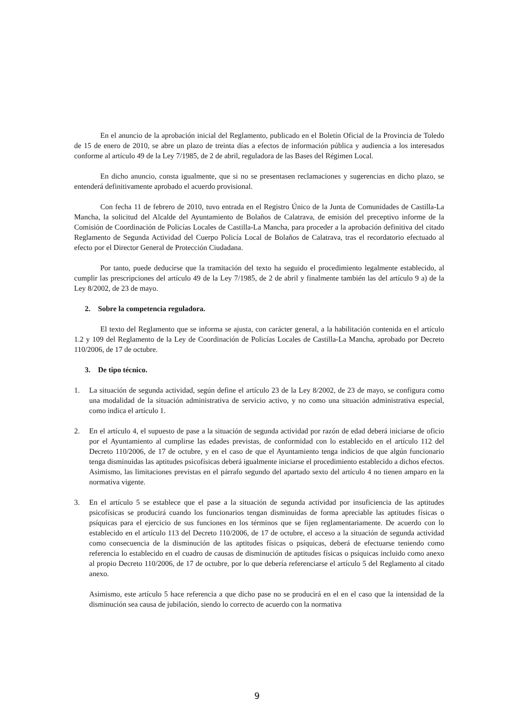En el anuncio de la aprobación inicial del Reglamento, publicado en el Boletín Oficial de la Provincia de Toledo de 15 de enero de 2010, se abre un plazo de treinta días a efectos de información pública y audiencia a los interesados conforme al artículo 49 de la Ley 7/1985, de 2 de abril, reguladora de las Bases del Régimen Local.
En dicho anuncio, consta igualmente, que si no se presentasen reclamaciones y sugerencias en dicho plazo, se entenderá definitivamente aprobado el acuerdo provisional.
Con fecha 11 de febrero de 2010, tuvo entrada en el Registro Único de la Junta de Comunidades de Castilla-La Mancha, la solicitud del Alcalde del Ayuntamiento de Bolaños de Calatrava, de emisión del preceptivo informe de la Comisión de Coordinación de Policías Locales de Castilla-La Mancha, para proceder a la aprobación definitiva del citado Reglamento de Segunda Actividad del Cuerpo Policía Local de Bolaños de Calatrava, tras el recordatorio efectuado al efecto por el Director General de Protección Ciudadana.
Por tanto, puede deducirse que la tramitación del texto ha seguido el procedimiento legalmente establecido, al cumplir las prescripciones del artículo 49 de la Ley 7/1985, de 2 de abril y finalmente también las del artículo 9 a) de la Ley 8/2002, de 23 de mayo.
2. Sobre la competencia reguladora.
El texto del Reglamento que se informa se ajusta, con carácter general, a la habilitación contenida en el artículo 1.2 y 109 del Reglamento de la Ley de Coordinación de Policías Locales de Castilla-La Mancha, aprobado por Decreto 110/2006, de 17 de octubre.
3. De tipo técnico.
1. La situación de segunda actividad, según define el artículo 23 de la Ley 8/2002, de 23 de mayo, se configura como una modalidad de la situación administrativa de servicio activo, y no como una situación administrativa especial, como indica el artículo 1.
2. En el artículo 4, el supuesto de pase a la situación de segunda actividad por razón de edad deberá iniciarse de oficio por el Ayuntamiento al cumplirse las edades previstas, de conformidad con lo establecido en el artículo 112 del Decreto 110/2006, de 17 de octubre, y en el caso de que el Ayuntamiento tenga indicios de que algún funcionario tenga disminuidas las aptitudes psicofísicas deberá igualmente iniciarse el procedimiento establecido a dichos efectos. Asimismo, las limitaciones previstas en el párrafo segundo del apartado sexto del artículo 4 no tienen amparo en la normativa vigente.
3. En el artículo 5 se establece que el pase a la situación de segunda actividad por insuficiencia de las aptitudes psicofísicas se producirá cuando los funcionarios tengan disminuidas de forma apreciable las aptitudes físicas o psíquicas para el ejercicio de sus funciones en los términos que se fijen reglamentariamente. De acuerdo con lo establecido en el artículo 113 del Decreto 110/2006, de 17 de octubre, el acceso a la situación de segunda actividad como consecuencia de la disminución de las aptitudes físicas o psíquicas, deberá de efectuarse teniendo como referencia lo establecido en el cuadro de causas de disminución de aptitudes físicas o psíquicas incluido como anexo al propio Decreto 110/2006, de 17 de octubre, por lo que debería referenciarse el artículo 5 del Reglamento al citado anexo.
Asimismo, este artículo 5 hace referencia a que dicho pase no se producirá en el en el caso que la intensidad de la disminución sea causa de jubilación, siendo lo correcto de acuerdo con la normativa
9